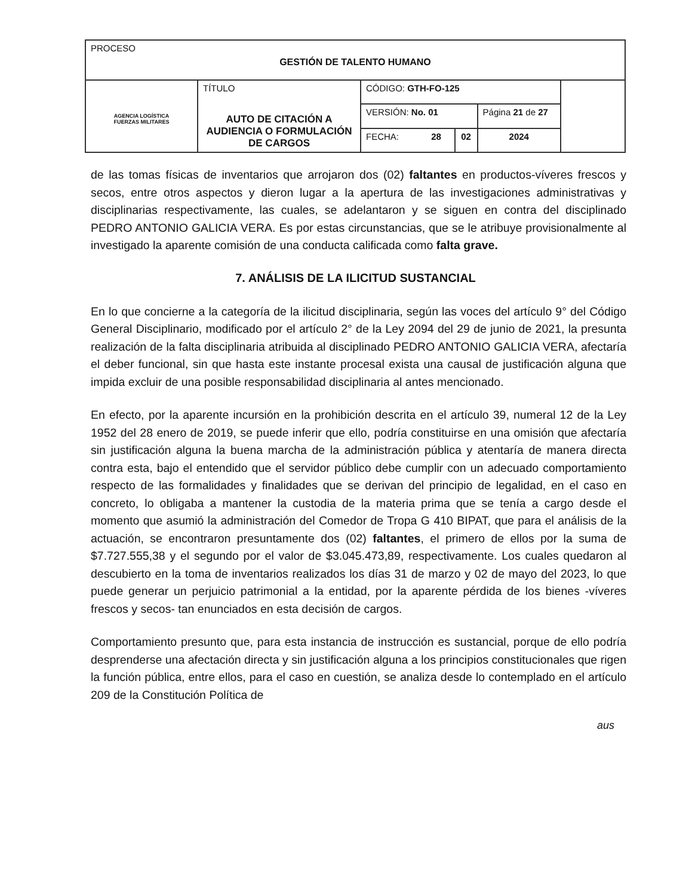| PROCESO GESTIÓN DE TALENTO HUMANO | | | | | |
| AGENCIA LOGÍSTICA FUERZAS MILITARES | TÍTULO AUTO DE CITACIÓN A AUDIENCIA O FORMULACIÓN DE CARGOS | CÓDIGO: GTH-FO-125 | | | |
| | | VERSIÓN: No. 01 | | Página 21 de 27 | |
| | | FECHA: 28 | 02 | 2024 | |
de las tomas físicas de inventarios que arrojaron dos (02) faltantes en productos-víveres frescos y secos, entre otros aspectos y dieron lugar a la apertura de las investigaciones administrativas y disciplinarias respectivamente, las cuales, se adelantaron y se siguen en contra del disciplinado PEDRO ANTONIO GALICIA VERA. Es por estas circunstancias, que se le atribuye provisionalmente al investigado la aparente comisión de una conducta calificada como falta grave.
7. ANÁLISIS DE LA ILICITUD SUSTANCIAL
En lo que concierne a la categoría de la ilicitud disciplinaria, según las voces del artículo 9° del Código General Disciplinario, modificado por el artículo 2° de la Ley 2094 del 29 de junio de 2021, la presunta realización de la falta disciplinaria atribuida al disciplinado PEDRO ANTONIO GALICIA VERA, afectaría el deber funcional, sin que hasta este instante procesal exista una causal de justificación alguna que impida excluir de una posible responsabilidad disciplinaria al antes mencionado.
En efecto, por la aparente incursión en la prohibición descrita en el artículo 39, numeral 12 de la Ley 1952 del 28 enero de 2019, se puede inferir que ello, podría constituirse en una omisión que afectaría sin justificación alguna la buena marcha de la administración pública y atentaría de manera directa contra esta, bajo el entendido que el servidor público debe cumplir con un adecuado comportamiento respecto de las formalidades y finalidades que se derivan del principio de legalidad, en el caso en concreto, lo obligaba a mantener la custodia de la materia prima que se tenía a cargo desde el momento que asumió la administración del Comedor de Tropa G 410 BIPAT, que para el análisis de la actuación, se encontraron presuntamente dos (02) faltantes, el primero de ellos por la suma de $7.727.555,38 y el segundo por el valor de $3.045.473,89, respectivamente. Los cuales quedaron al descubierto en la toma de inventarios realizados los días 31 de marzo y 02 de mayo del 2023, lo que puede generar un perjuicio patrimonial a la entidad, por la aparente pérdida de los bienes -víveres frescos y secos- tan enunciados en esta decisión de cargos.
Comportamiento presunto que, para esta instancia de instrucción es sustancial, porque de ello podría desprenderse una afectación directa y sin justificación alguna a los principios constitucionales que rigen la función pública, entre ellos, para el caso en cuestión, se analiza desde lo contemplado en el artículo 209 de la Constitución Política de
aus